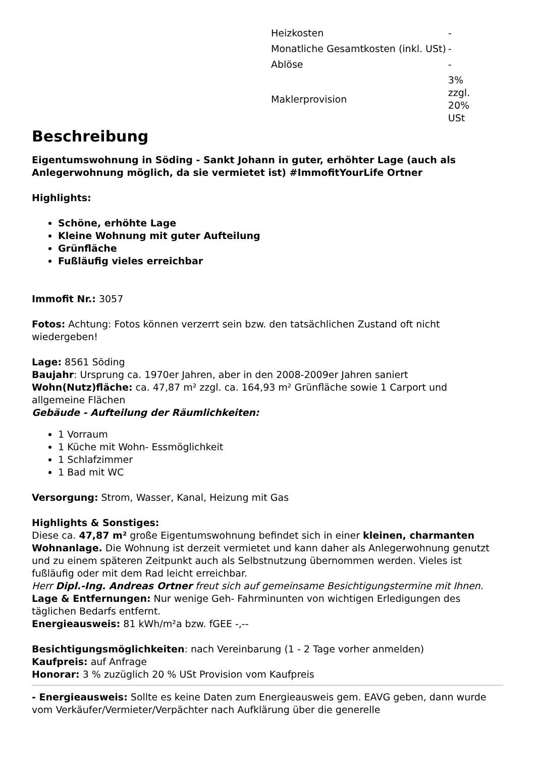| Heizkosten | - |
| Monatliche Gesamtkosten (inkl. USt) | - |
| Ablöse | - |
| Maklerprovision | 3% zzgl. 20% USt |
Beschreibung
Eigentumswohnung in Söding - Sankt Johann in guter, erhöhter Lage (auch als Anlegerwohnung möglich, da sie vermietet ist) #ImmofitYourLife Ortner
Highlights:
Schöne, erhöhte Lage
Kleine Wohnung mit guter Aufteilung
Grünfläche
Fußläufig vieles erreichbar
Immofit Nr.: 3057
Fotos: Achtung: Fotos können verzerrt sein bzw. den tatsächlichen Zustand oft nicht wiedergeben!
Lage: 8561 Söding
Baujahr: Ursprung ca. 1970er Jahren, aber in den 2008-2009er Jahren saniert
Wohn(Nutz)fläche: ca. 47,87 m² zzgl. ca. 164,93 m² Grünfläche sowie 1 Carport und allgemeine Flächen
Gebäude - Aufteilung der Räumlichkeiten:
1 Vorraum
1 Küche mit Wohn- Essmöglichkeit
1 Schlafzimmer
1 Bad mit WC
Versorgung: Strom, Wasser, Kanal, Heizung mit Gas
Highlights & Sonstiges:
Diese ca. 47,87 m² große Eigentumswohnung befindet sich in einer kleinen, charmanten Wohnanlage. Die Wohnung ist derzeit vermietet und kann daher als Anlegerwohnung genutzt und zu einem späteren Zeitpunkt auch als Selbstnutzung übernommen werden. Vieles ist fußläufig oder mit dem Rad leicht erreichbar.
Herr Dipl.-Ing. Andreas Ortner freut sich auf gemeinsame Besichtigungstermine mit Ihnen.
Lage & Entfernungen: Nur wenige Geh- Fahrminunten von wichtigen Erledigungen des täglichen Bedarfs entfernt.
Energieausweis: 81 kWh/m²a bzw. fGEE -,--
Besichtigungsmöglichkeiten: nach Vereinbarung (1 - 2 Tage vorher anmelden)
Kaufpreis: auf Anfrage
Honorar: 3 % zuzüglich 20 % USt Provision vom Kaufpreis
- Energieausweis: Sollte es keine Daten zum Energieausweis gem. EAVG geben, dann wurde vom Verkäufer/Vermieter/Verpächter nach Aufklärung über die generelle